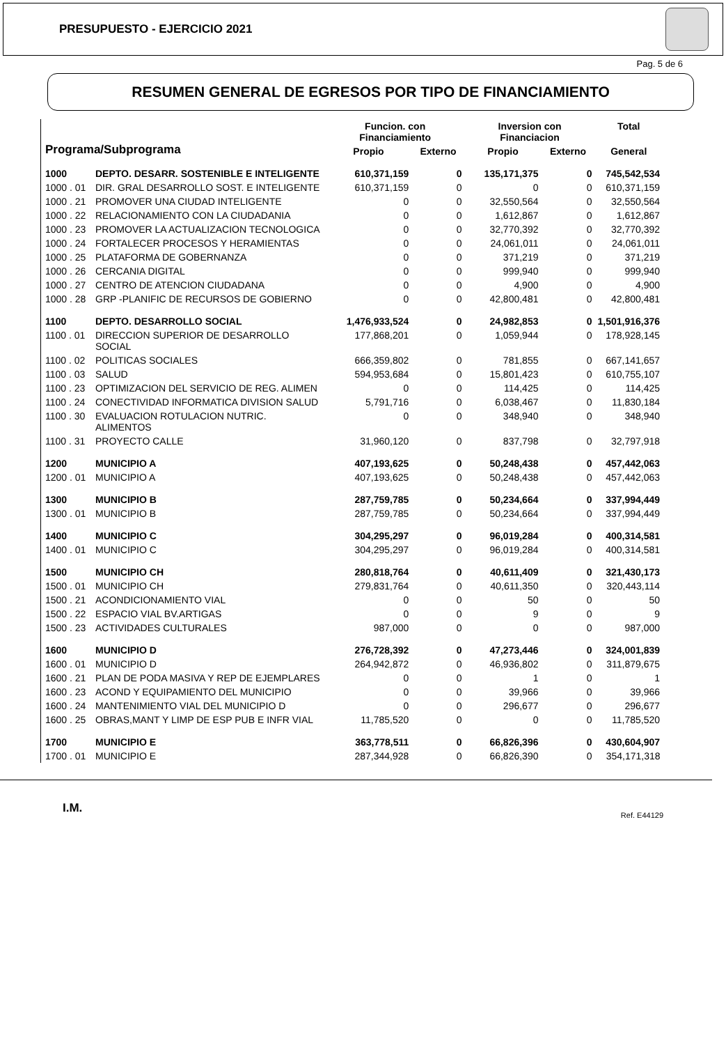PRESUPUESTO - EJERCICIO 2021
Pag. 5 de 6
RESUMEN GENERAL DE EGRESOS POR TIPO DE FINANCIAMIENTO
| Programa/Subprograma | | Funcion. con Financiamiento | | Inversion con Financiacion | | Total |
| --- | --- | --- | --- | --- | --- | --- |
| | | Propio | Externo | Propio | Externo | General |
| 1000 | DEPTO. DESARR. SOSTENIBLE E INTELIGENTE | 610,371,159 | 0 | 135,171,375 | 0 | 745,542,534 |
| 1000 . 01 | DIR. GRAL DESARROLLO SOST. E INTELIGENTE | 610,371,159 | 0 | 0 | 0 | 610,371,159 |
| 1000 . 21 | PROMOVER UNA CIUDAD INTELIGENTE | 0 | 0 | 32,550,564 | 0 | 32,550,564 |
| 1000 . 22 | RELACIONAMIENTO CON LA CIUDADANIA | 0 | 0 | 1,612,867 | 0 | 1,612,867 |
| 1000 . 23 | PROMOVER LA ACTUALIZACION TECNOLOGICA | 0 | 0 | 32,770,392 | 0 | 32,770,392 |
| 1000 . 24 | FORTALECER PROCESOS Y HERAMIENTAS | 0 | 0 | 24,061,011 | 0 | 24,061,011 |
| 1000 . 25 | PLATAFORMA DE GOBERNANZA | 0 | 0 | 371,219 | 0 | 371,219 |
| 1000 . 26 | CERCANIA DIGITAL | 0 | 0 | 999,940 | 0 | 999,940 |
| 1000 . 27 | CENTRO DE ATENCION CIUDADANA | 0 | 0 | 4,900 | 0 | 4,900 |
| 1000 . 28 | GRP -PLANIFIC DE RECURSOS DE GOBIERNO | 0 | 0 | 42,800,481 | 0 | 42,800,481 |
| 1100 | DEPTO. DESARROLLO SOCIAL | 1,476,933,524 | 0 | 24,982,853 | 0 | 1,501,916,376 |
| 1100 . 01 | DIRECCION SUPERIOR DE DESARROLLO SOCIAL | 177,868,201 | 0 | 1,059,944 | 0 | 178,928,145 |
| 1100 . 02 | POLITICAS SOCIALES | 666,359,802 | 0 | 781,855 | 0 | 667,141,657 |
| 1100 . 03 | SALUD | 594,953,684 | 0 | 15,801,423 | 0 | 610,755,107 |
| 1100 . 23 | OPTIMIZACION DEL SERVICIO DE REG. ALIMEN | 0 | 0 | 114,425 | 0 | 114,425 |
| 1100 . 24 | CONECTIVIDAD INFORMATICA DIVISION SALUD | 5,791,716 | 0 | 6,038,467 | 0 | 11,830,184 |
| 1100 . 30 | EVALUACION ROTULACION NUTRIC. ALIMENTOS | 0 | 0 | 348,940 | 0 | 348,940 |
| 1100 . 31 | PROYECTO CALLE | 31,960,120 | 0 | 837,798 | 0 | 32,797,918 |
| 1200 | MUNICIPIO A | 407,193,625 | 0 | 50,248,438 | 0 | 457,442,063 |
| 1200 . 01 | MUNICIPIO A | 407,193,625 | 0 | 50,248,438 | 0 | 457,442,063 |
| 1300 | MUNICIPIO B | 287,759,785 | 0 | 50,234,664 | 0 | 337,994,449 |
| 1300 . 01 | MUNICIPIO B | 287,759,785 | 0 | 50,234,664 | 0 | 337,994,449 |
| 1400 | MUNICIPIO C | 304,295,297 | 0 | 96,019,284 | 0 | 400,314,581 |
| 1400 . 01 | MUNICIPIO C | 304,295,297 | 0 | 96,019,284 | 0 | 400,314,581 |
| 1500 | MUNICIPIO CH | 280,818,764 | 0 | 40,611,409 | 0 | 321,430,173 |
| 1500 . 01 | MUNICIPIO CH | 279,831,764 | 0 | 40,611,350 | 0 | 320,443,114 |
| 1500 . 21 | ACONDICIONAMIENTO VIAL | 0 | 0 | 50 | 0 | 50 |
| 1500 . 22 | ESPACIO VIAL BV.ARTIGAS | 0 | 0 | 9 | 0 | 9 |
| 1500 . 23 | ACTIVIDADES CULTURALES | 987,000 | 0 | 0 | 0 | 987,000 |
| 1600 | MUNICIPIO D | 276,728,392 | 0 | 47,273,446 | 0 | 324,001,839 |
| 1600 . 01 | MUNICIPIO D | 264,942,872 | 0 | 46,936,802 | 0 | 311,879,675 |
| 1600 . 21 | PLAN DE PODA MASIVA Y REP DE EJEMPLARES | 0 | 0 | 1 | 0 | 1 |
| 1600 . 23 | ACOND Y EQUIPAMIENTO DEL MUNICIPIO | 0 | 0 | 39,966 | 0 | 39,966 |
| 1600 . 24 | MANTENIMIENTO VIAL DEL MUNICIPIO D | 0 | 0 | 296,677 | 0 | 296,677 |
| 1600 . 25 | OBRAS,MANT Y LIMP DE ESP PUB E INFR VIAL | 11,785,520 | 0 | 0 | 0 | 11,785,520 |
| 1700 | MUNICIPIO E | 363,778,511 | 0 | 66,826,396 | 0 | 430,604,907 |
| 1700 . 01 | MUNICIPIO E | 287,344,928 | 0 | 66,826,390 | 0 | 354,171,318 |
I.M. Ref. E44129